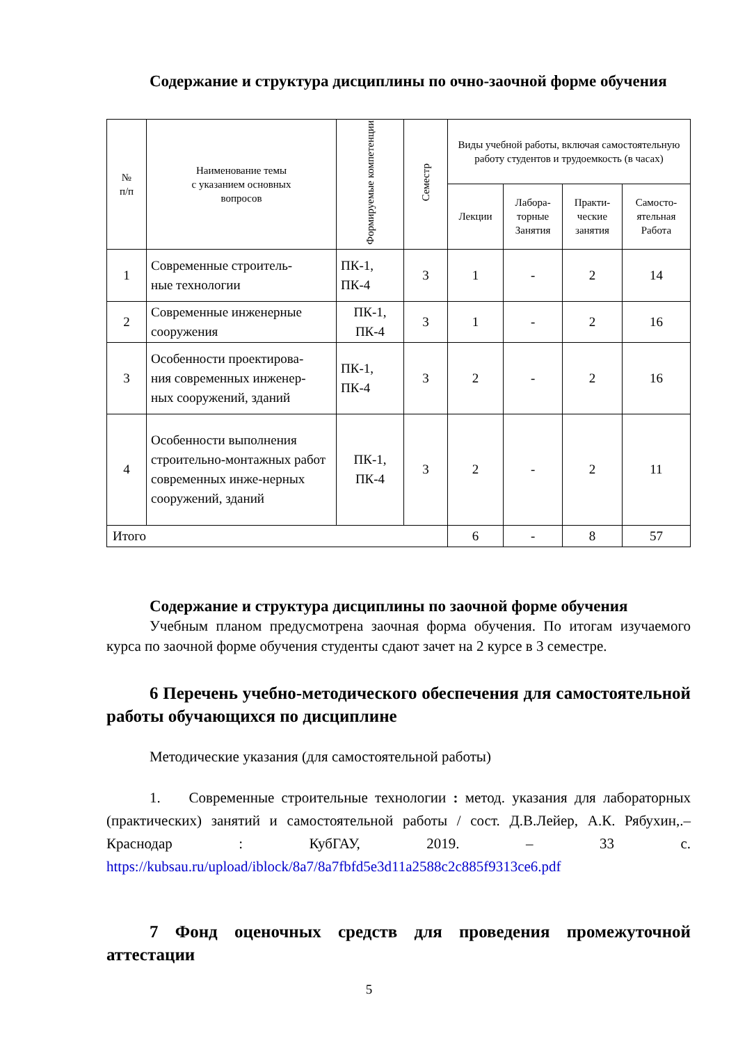Содержание и структура дисциплины по очно-заочной форме обучения
| № п/п | Наименование темы с указанием основных вопросов | Формируемые компетенции | Семестр | Виды учебной работы, включая самостоятельную работу студентов и трудоемкость (в часах) | | | |
| --- | --- | --- | --- | --- | --- | --- | --- |
| | | | | Лекции | Лабора- торные Занятия | Практи- ческие занятия | Самосто- ятельная Работа |
| 1 | Современные строитель- ные технологии | ПК-1, ПК-4 | 3 | 1 | - | 2 | 14 |
| 2 | Современные инженерные сооружения | ПК-1, ПК-4 | 3 | 1 | - | 2 | 16 |
| 3 | Особенности проектирова- ния современных инженер- ных сооружений, зданий | ПК-1, ПК-4 | 3 | 2 | - | 2 | 16 |
| 4 | Особенности выполнения строительно-монтажных работ современных инже-нерных сооружений, зданий | ПК-1, ПК-4 | 3 | 2 | - | 2 | 11 |
| Итого | | | | 6 | - | 8 | 57 |
Содержание и структура дисциплины по заочной форме обучения
Учебным планом предусмотрена заочная форма обучения. По итогам изучаемого курса по заочной форме обучения студенты сдают зачет на 2 курсе в 3 семестре.
6 Перечень учебно-методического обеспечения для самостоятельной работы обучающихся по дисциплине
Методические указания (для самостоятельной работы)
1. Современные строительные технологии : метод. указания для лабораторных (практических) занятий и самостоятельной работы / сост. Д.В.Лейер, А.К. Рябухин,.– Краснодар : КубГАУ, 2019. – 33 с. https://kubsau.ru/upload/iblock/8a7/8a7fbfd5e3d11a2588c2c885f9313ce6.pdf
7 Фонд оценочных средств для проведения промежуточной аттестации
5